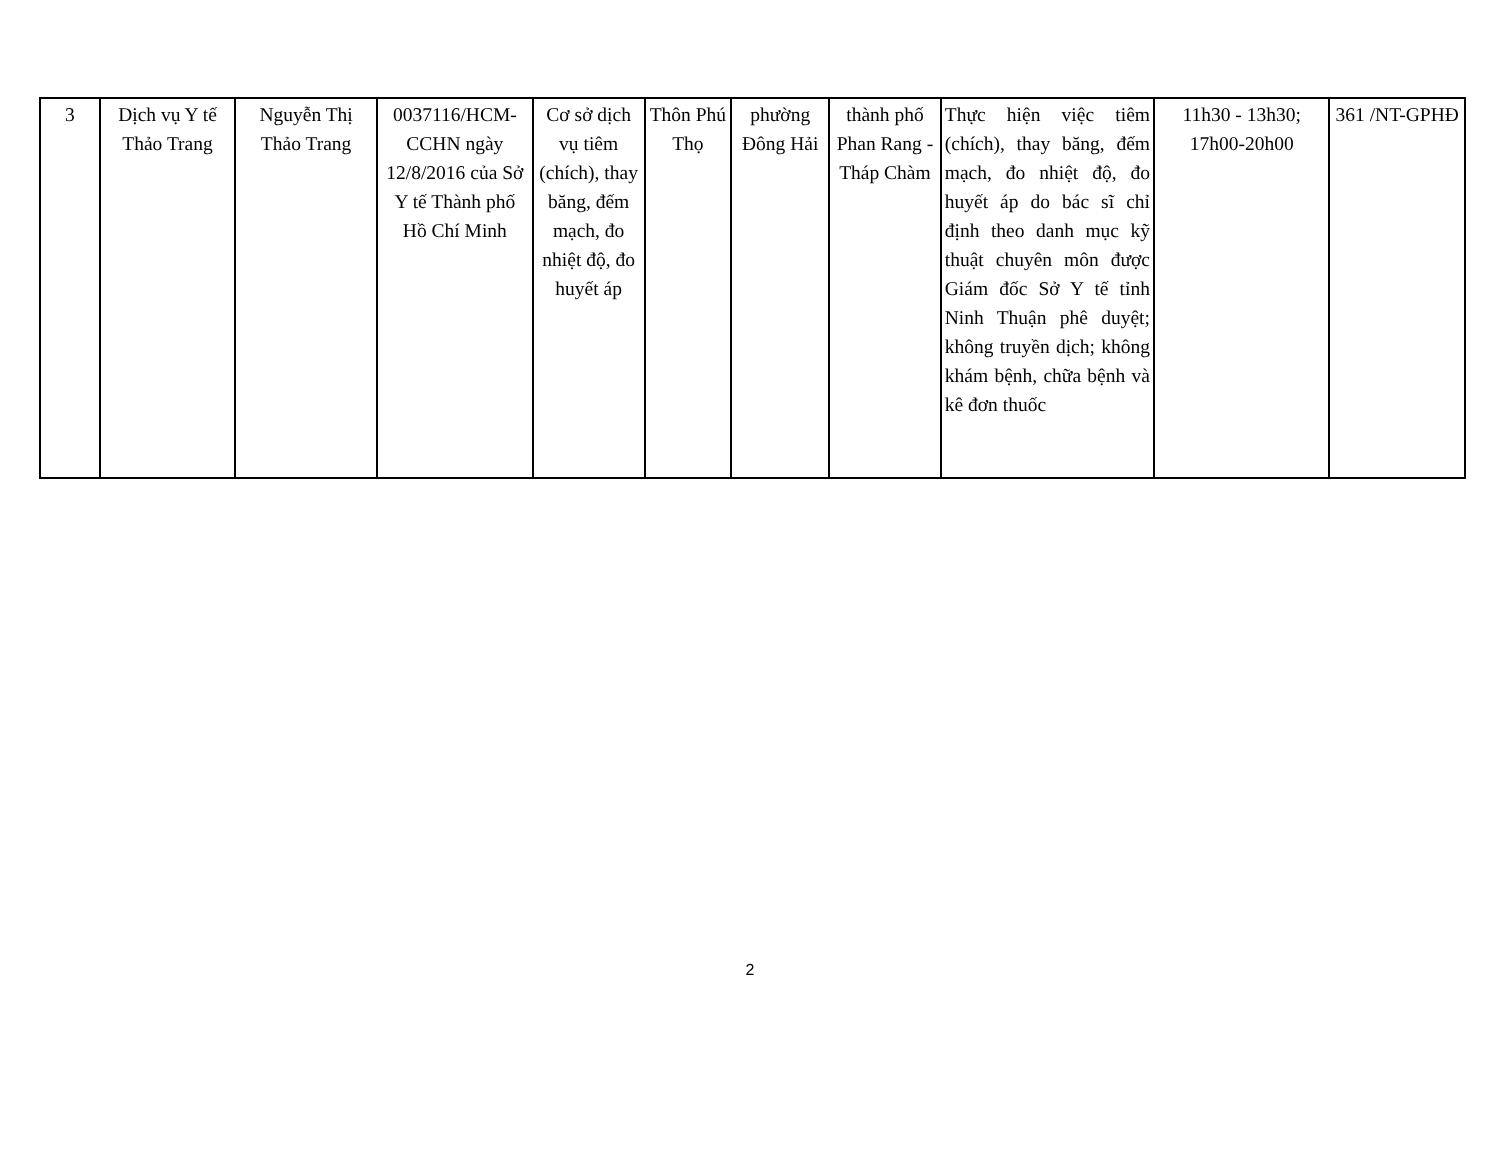| 3 | Dịch vụ Y tế Thảo Trang | Nguyễn Thị Thảo Trang | 0037116/HCM-CCHN ngày 12/8/2016 của Sở Y tế Thành phố Hồ Chí Minh | Cơ sở dịch vụ tiêm (chích), thay băng, đếm mạch, đo nhiệt độ, đo huyết áp | Thôn Phú Thọ | phường Đông Hải | thành phố Phan Rang - Tháp Chàm | Thực hiện việc tiêm (chích), thay băng, đếm mạch, đo nhiệt độ, đo huyết áp do bác sĩ chỉ định theo danh mục kỹ thuật chuyên môn được Giám đốc Sở Y tế tỉnh Ninh Thuận phê duyệt; không truyền dịch; không khám bệnh, chữa bệnh và kê đơn thuốc | 11h30 - 13h30; 17h00-20h00 | 361 /NT-GPHĐ |
2